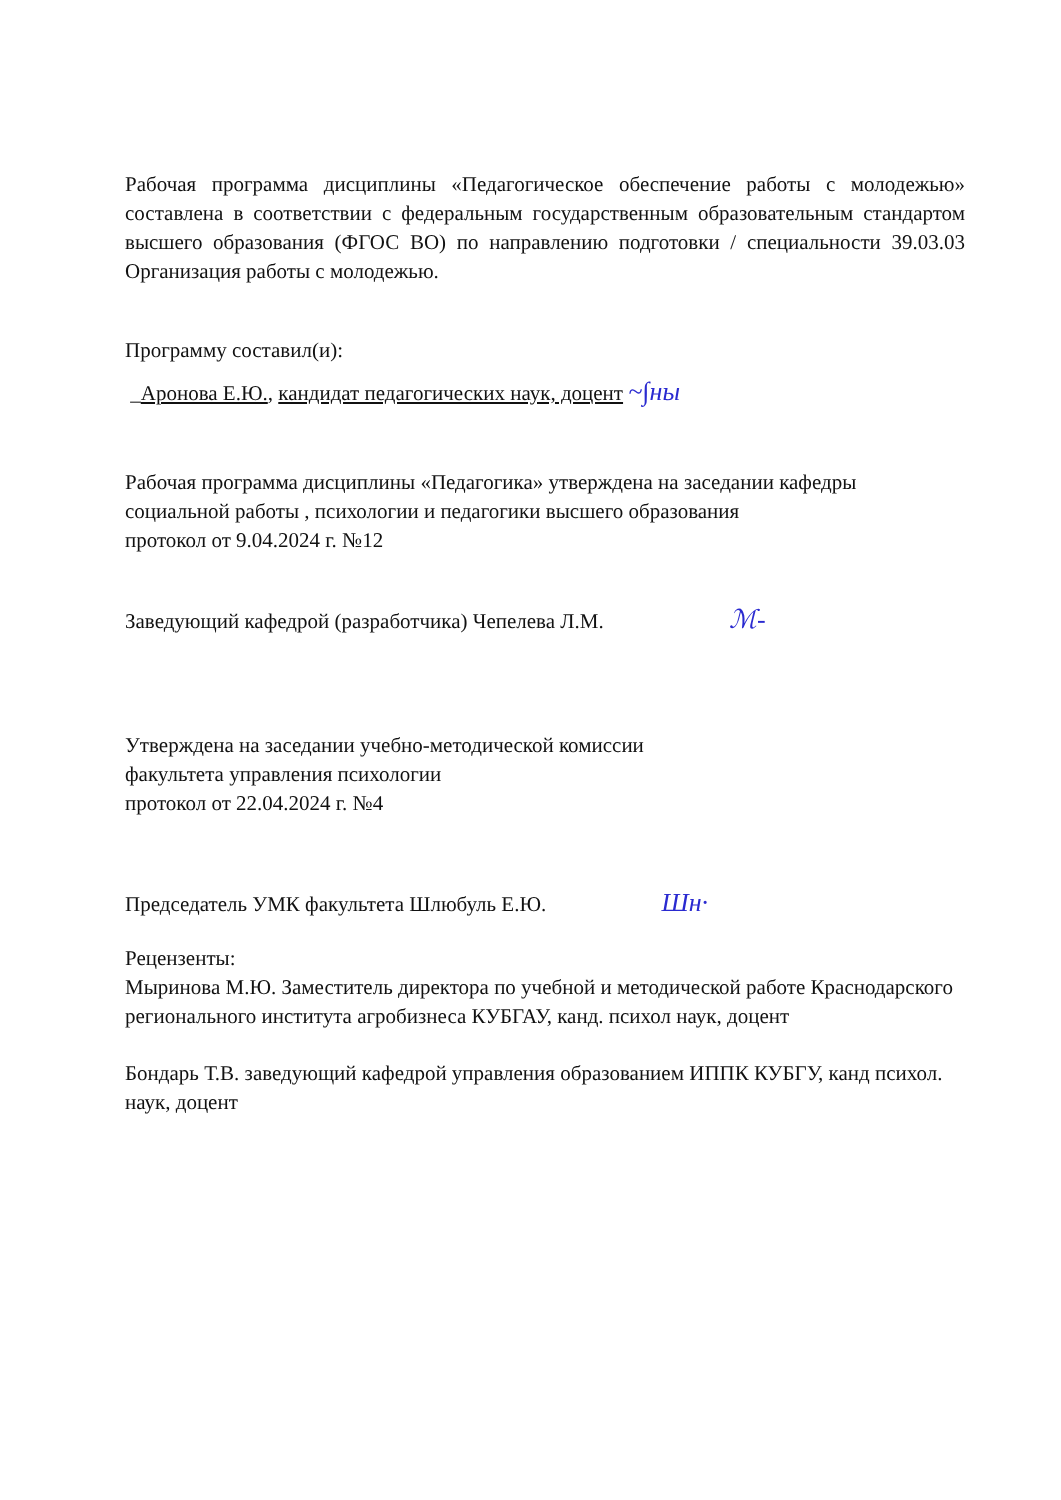Рабочая программа дисциплины «Педагогическое обеспечение работы с молодежью» составлена в соответствии с федеральным государственным образовательным стандартом высшего образования (ФГОС ВО) по направлению подготовки / специальности 39.03.03 Организация работы с молодежью.
Программу составил(и):
_Аронова Е.Ю., кандидат педагогических наук, доцент ~∫ны
Рабочая программа дисциплины «Педагогика» утверждена на заседании кафедры
социальной работы , психологии и педагогики высшего образования
протокол от 9.04.2024 г. №12
Заведующий кафедрой (разработчика) Чепелева Л.М. ℳ-
Утверждена на заседании учебно-методической комиссии
факультета управления психологии
протокол от 22.04.2024 г. №4
Председатель УМК факультета Шлюбуль Е.Ю. Шн·
Рецензенты:
Мыринова М.Ю. Заместитель директора по учебной и методической работе Краснодарского регионального института агробизнеса КУБГАУ, канд. психол наук, доцент
Бондарь Т.В. заведующий кафедрой управления образованием ИППК КУБГУ, канд психол. наук, доцент